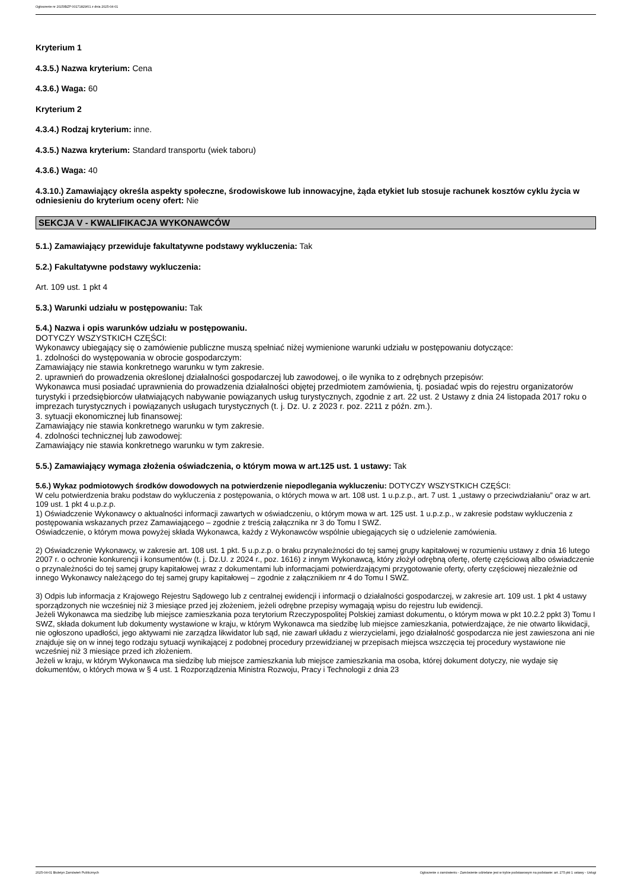Ogłoszenie nr 2025/BZP 00171829/01 z dnia 2025-04-01
Kryterium 1
4.3.5.) Nazwa kryterium: Cena
4.3.6.) Waga: 60
Kryterium 2
4.3.4.) Rodzaj kryterium: inne.
4.3.5.) Nazwa kryterium: Standard transportu (wiek taboru)
4.3.6.) Waga: 40
4.3.10.) Zamawiający określa aspekty społeczne, środowiskowe lub innowacyjne, żąda etykiet lub stosuje rachunek kosztów cyklu życia w odniesieniu do kryterium oceny ofert: Nie
SEKCJA V - KWALIFIKACJA WYKONAWCÓW
5.1.) Zamawiający przewiduje fakultatywne podstawy wykluczenia: Tak
5.2.) Fakultatywne podstawy wykluczenia:
Art. 109 ust. 1 pkt 4
5.3.) Warunki udziału w postępowaniu: Tak
5.4.) Nazwa i opis warunków udziału w postępowaniu.
DOTYCZY WSZYSTKICH CZĘŚCI:
Wykonawcy ubiegający się o zamówienie publiczne muszą spełniać niżej wymienione warunki udziału w postępowaniu dotyczące:
1. zdolności do występowania w obrocie gospodarczym:
Zamawiający nie stawia konkretnego warunku w tym zakresie.
2. uprawnień do prowadzenia określonej działalności gospodarczej lub zawodowej, o ile wynika to z odrębnych przepisów:
Wykonawca musi posiadać uprawnienia do prowadzenia działalności objętej przedmiotem zamówienia, tj. posiadać wpis do rejestru organizatorów turystyki i przedsiębiorców ułatwiających nabywanie powiązanych usług turystycznych, zgodnie z art. 22 ust. 2 Ustawy z dnia 24 listopada 2017 roku o imprezach turystycznych i powiązanych usługach turystycznych (t. j. Dz. U. z 2023 r. poz. 2211 z późn. zm.).
3. sytuacji ekonomicznej lub finansowej:
Zamawiający nie stawia konkretnego warunku w tym zakresie.
4. zdolności technicznej lub zawodowej:
Zamawiający nie stawia konkretnego warunku w tym zakresie.
5.5.) Zamawiający wymaga złożenia oświadczenia, o którym mowa w art.125 ust. 1 ustawy: Tak
5.6.) Wykaz podmiotowych środków dowodowych na potwierdzenie niepodlegania wykluczeniu: DOTYCZY WSZYSTKICH CZĘŚCI:
W celu potwierdzenia braku podstaw do wykluczenia z postępowania, o których mowa w art. 108 ust. 1 u.p.z.p., art. 7 ust. 1 „ustawy o przeciwdziałaniu” oraz w art. 109 ust. 1 pkt 4 u.p.z.p.
1) Oświadczenie Wykonawcy o aktualności informacji zawartych w oświadczeniu, o którym mowa w art. 125 ust. 1 u.p.z.p., w zakresie podstaw wykluczenia z postępowania wskazanych przez Zamawiającego – zgodnie z treścią załącznika nr 3 do Tomu I SWZ.
Oświadczenie, o którym mowa powyżej składa Wykonawca, każdy z Wykonawców wspólnie ubiegających się o udzielenie zamówienia.
2) Oświadczenie Wykonawcy, w zakresie art. 108 ust. 1 pkt. 5 u.p.z.p. o braku przynależności do tej samej grupy kapitałowej w rozumieniu ustawy z dnia 16 lutego 2007 r. o ochronie konkurencji i konsumentów (t. j. Dz.U. z 2024 r., poz. 1616) z innym Wykonawcą, który złożył odrębną ofertę, ofertę częściową albo oświadczenie o przynależności do tej samej grupy kapitałowej wraz z dokumentami lub informacjami potwierdzającymi przygotowanie oferty, oferty częściowej niezależnie od innego Wykonawcy należącego do tej samej grupy kapitałowej – zgodnie z załącznikiem nr 4 do Tomu I SWZ.
3) Odpis lub informacja z Krajowego Rejestru Sądowego lub z centralnej ewidencji i informacji o działalności gospodarczej, w zakresie art. 109 ust. 1 pkt 4 ustawy sporządzonych nie wcześniej niż 3 miesiące przed jej złożeniem, jeżeli odrębne przepisy wymagają wpisu do rejestru lub ewidencji.
Jeżeli Wykonawca ma siedzibę lub miejsce zamieszkania poza terytorium Rzeczypospolitej Polskiej zamiast dokumentu, o którym mowa w pkt 10.2.2 ppkt 3) Tomu I SWZ, składa dokument lub dokumenty wystawione w kraju, w którym Wykonawca ma siedzibę lub miejsce zamieszkania, potwierdzające, że nie otwarto likwidacji, nie ogłoszono upadłości, jego aktywami nie zarządza likwidator lub sąd, nie zawarł układu z wierzycielami, jego działalność gospodarcza nie jest zawieszona ani nie znajduje się on w innej tego rodzaju sytuacji wynikającej z podobnej procedury przewidzianej w przepisach miejsca wszczęcia tej procedury wystawione nie wcześniej niż 3 miesiące przed ich złożeniem.
Jeżeli w kraju, w którym Wykonawca ma siedzibę lub miejsce zamieszkania lub miejsce zamieszkania ma osoba, której dokument dotyczy, nie wydaje się dokumentów, o których mowa w § 4 ust. 1 Rozporządzenia Ministra Rozwoju, Pracy i Technologii z dnia 23
2025-04-01 Biuletyn Zamówień Publicznych Ogłoszenie o zamówieniu - Zamówienie udzielane jest w trybie podstawowym na podstawie: art. 275 pkt 1 ustawy - Usługi